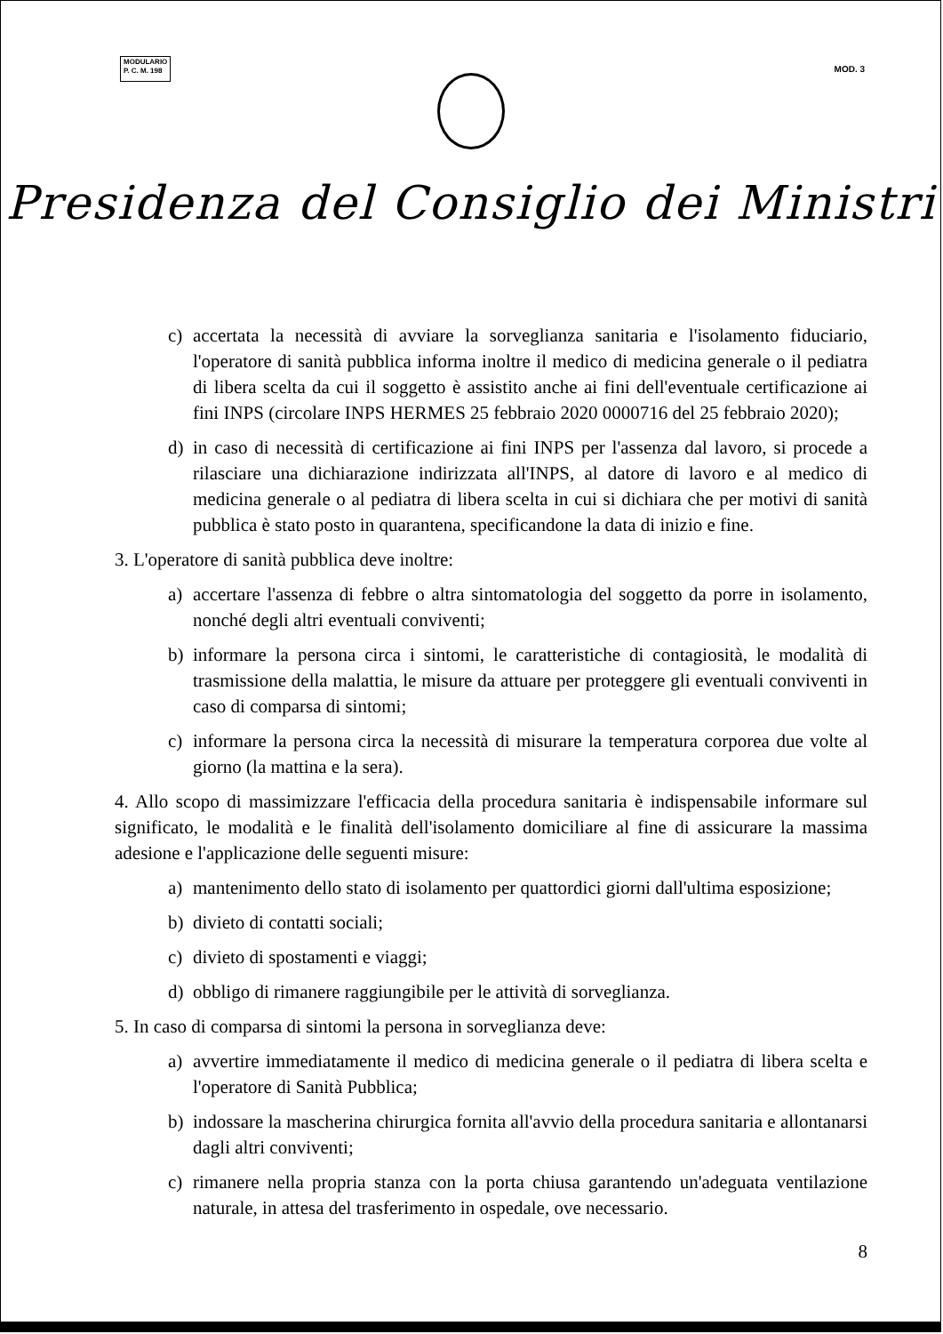MODULARIO
P. C. M. 198
MOD. 3
Presidenza del Consiglio dei Ministri
c) accertata la necessità di avviare la sorveglianza sanitaria e l'isolamento fiduciario, l'operatore di sanità pubblica informa inoltre il medico di medicina generale o il pediatra di libera scelta da cui il soggetto è assistito anche ai fini dell'eventuale certificazione ai fini INPS (circolare INPS HERMES 25 febbraio 2020 0000716 del 25 febbraio 2020);
d) in caso di necessità di certificazione ai fini INPS per l'assenza dal lavoro, si procede a rilasciare una dichiarazione indirizzata all'INPS, al datore di lavoro e al medico di medicina generale o al pediatra di libera scelta in cui si dichiara che per motivi di sanità pubblica è stato posto in quarantena, specificandone la data di inizio e fine.
3. L'operatore di sanità pubblica deve inoltre:
a) accertare l'assenza di febbre o altra sintomatologia del soggetto da porre in isolamento, nonché degli altri eventuali conviventi;
b) informare la persona circa i sintomi, le caratteristiche di contagiosità, le modalità di trasmissione della malattia, le misure da attuare per proteggere gli eventuali conviventi in caso di comparsa di sintomi;
c) informare la persona circa la necessità di misurare la temperatura corporea due volte al giorno (la mattina e la sera).
4. Allo scopo di massimizzare l'efficacia della procedura sanitaria è indispensabile informare sul significato, le modalità e le finalità dell'isolamento domiciliare al fine di assicurare la massima adesione e l'applicazione delle seguenti misure:
a) mantenimento dello stato di isolamento per quattordici giorni dall'ultima esposizione;
b) divieto di contatti sociali;
c) divieto di spostamenti e viaggi;
d) obbligo di rimanere raggiungibile per le attività di sorveglianza.
5. In caso di comparsa di sintomi la persona in sorveglianza deve:
a) avvertire immediatamente il medico di medicina generale o il pediatra di libera scelta e l'operatore di Sanità Pubblica;
b) indossare la mascherina chirurgica fornita all'avvio della procedura sanitaria e allontanarsi dagli altri conviventi;
c) rimanere nella propria stanza con la porta chiusa garantendo un'adeguata ventilazione naturale, in attesa del trasferimento in ospedale, ove necessario.
8